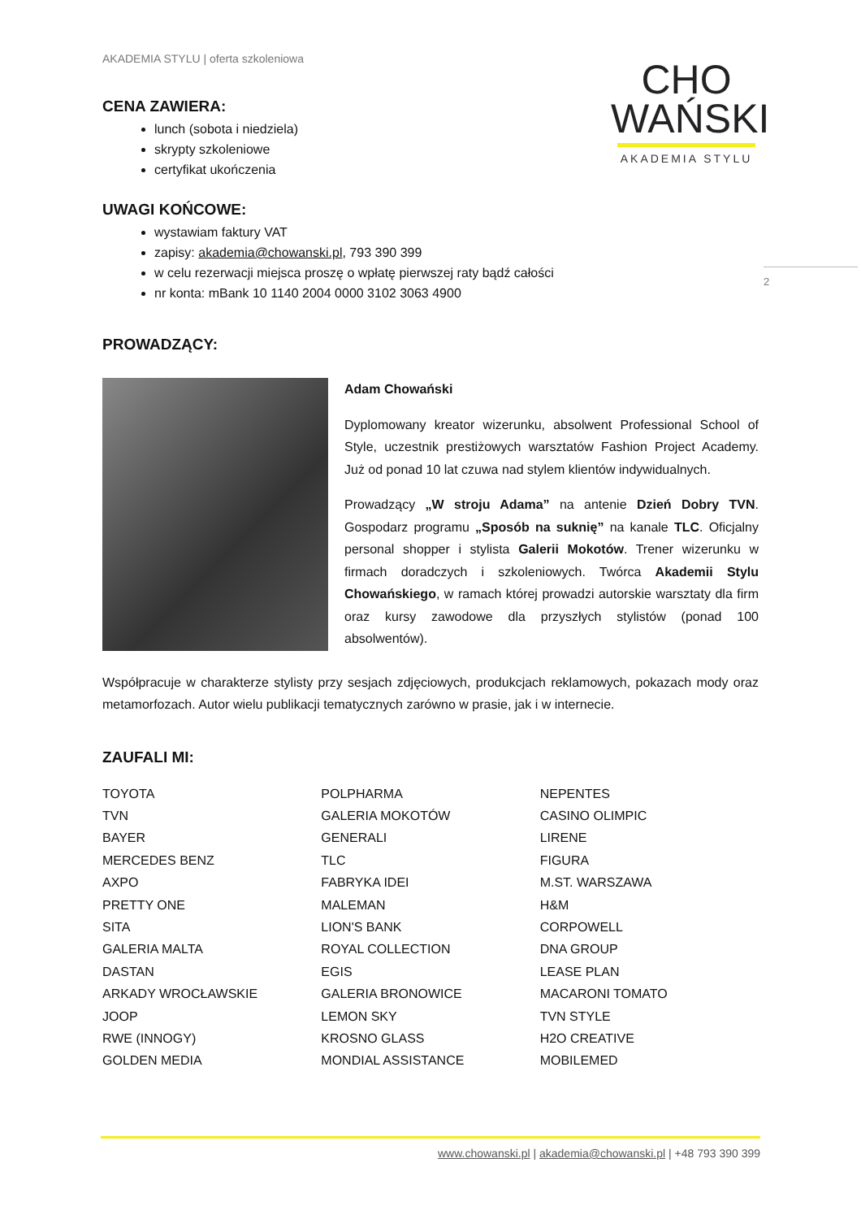CHO
WAŃSKI
AKADEMIA STYLU
2
AKADEMIA STYLU | oferta szkoleniowa
CENA ZAWIERA:
lunch (sobota i niedziela)
skrypty szkoleniowe
certyfikat ukończenia
UWAGI KOŃCOWE:
wystawiam faktury VAT
zapisy: akademia@chowanski.pl, 793 390 399
w celu rezerwacji miejsca proszę o wpłatę pierwszej raty bądź całości
nr konta: mBank 10 1140 2004 0000 3102 3063 4900
PROWADZĄCY:
Adam Chowański
Dyplomowany kreator wizerunku, absolwent Professional School of Style, uczestnik prestiżowych warsztatów Fashion Project Academy. Już od ponad 10 lat czuwa nad stylem klientów indywidualnych.
Prowadzący „W stroju Adama” na antenie Dzień Dobry TVN. Gospodarz programu „Sposób na suknię” na kanale TLC. Oficjalny personal shopper i stylista Galerii Mokotów. Trener wizerunku w firmach doradczych i szkoleniowych. Twórca Akademii Stylu Chowańskiego, w ramach której prowadzi autorskie warsztaty dla firm oraz kursy zawodowe dla przyszłych stylistów (ponad 100 absolwentów).
Współpracuje w charakterze stylisty przy sesjach zdjęciowych, produkcjach reklamowych, pokazach mody oraz metamorfozach. Autor wielu publikacji tematycznych zarówno w prasie, jak i w internecie.
ZAUFALI MI:
TOYOTA
TVN
BAYER
MERCEDES BENZ
AXPO
PRETTY ONE
SITA
GALERIA MALTA
DASTAN
ARKADY WROCŁAWSKIE
JOOP
RWE (INNOGY)
GOLDEN MEDIA
POLPHARMA
GALERIA MOKOTÓW
GENERALI
TLC
FABRYKA IDEI
MALEMAN
LION'S BANK
ROYAL COLLECTION
EGIS
GALERIA BRONOWICE
LEMON SKY
KROSNO GLASS
MONDIAL ASSISTANCE
NEPENTES
CASINO OLIMPIC
LIRENE
FIGURA
M.ST. WARSZAWA
H&M
CORPOWELL
DNA GROUP
LEASE PLAN
MACARONI TOMATO
TVN STYLE
H2O CREATIVE
MOBILEMED
www.chowanski.pl | akademia@chowanski.pl | +48 793 390 399